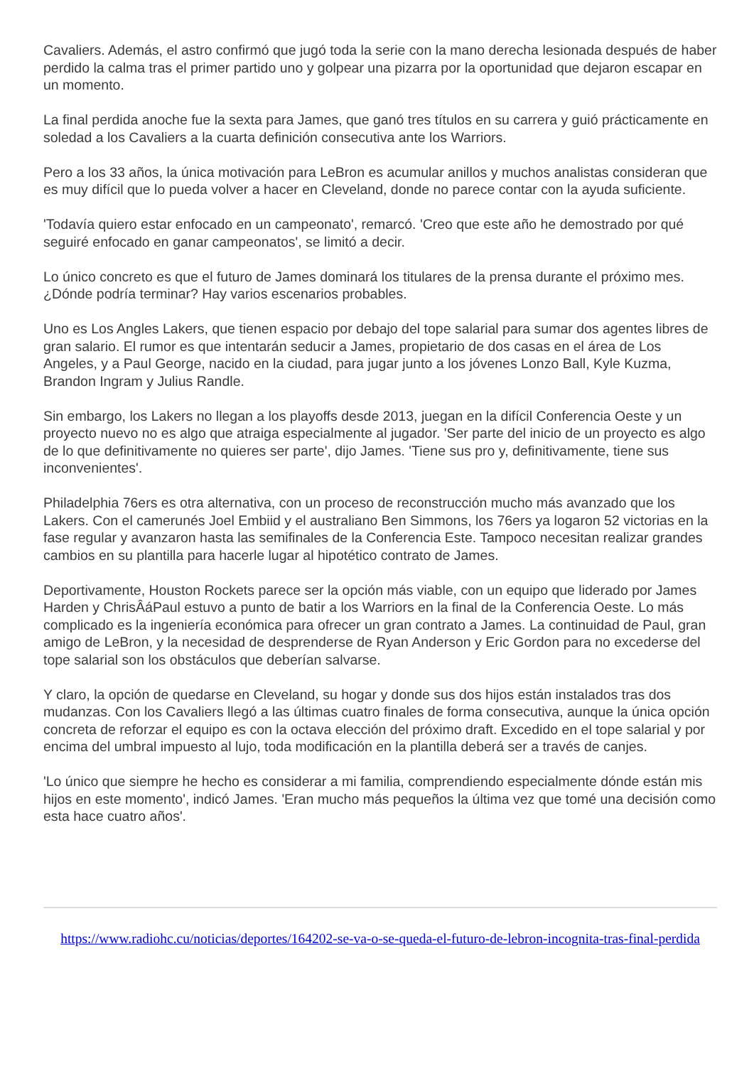Cavaliers. Además, el astro confirmó que jugó toda la serie con la mano derecha lesionada después de haber perdido la calma tras el primer partido uno y golpear una pizarra por la oportunidad que dejaron escapar en un momento.
La final perdida anoche fue la sexta para James, que ganó tres títulos en su carrera y guió prácticamente en soledad a los Cavaliers a la cuarta definición consecutiva ante los Warriors.
Pero a los 33 años, la única motivación para LeBron es acumular anillos y muchos analistas consideran que es muy difícil que lo pueda volver a hacer en Cleveland, donde no parece contar con la ayuda suficiente.
'Todavía quiero estar enfocado en un campeonato', remarcó. 'Creo que este año he demostrado por qué seguiré enfocado en ganar campeonatos', se limitó a decir.
Lo único concreto es que el futuro de James dominará los titulares de la prensa durante el próximo mes. ¿Dónde podría terminar? Hay varios escenarios probables.
Uno es Los Angles Lakers, que tienen espacio por debajo del tope salarial para sumar dos agentes libres de gran salario. El rumor es que intentarán seducir a James, propietario de dos casas en el área de Los Angeles, y a Paul George, nacido en la ciudad, para jugar junto a los jóvenes Lonzo Ball, Kyle Kuzma, Brandon Ingram y Julius Randle.
Sin embargo, los Lakers no llegan a los playoffs desde 2013, juegan en la difícil Conferencia Oeste y un proyecto nuevo no es algo que atraiga especialmente al jugador. 'Ser parte del inicio de un proyecto es algo de lo que definitivamente no quieres ser parte', dijo James. 'Tiene sus pro y, definitivamente, tiene sus inconvenientes'.
Philadelphia 76ers es otra alternativa, con un proceso de reconstrucción mucho más avanzado que los Lakers. Con el camerunés Joel Embiid y el australiano Ben Simmons, los 76ers ya logaron 52 victorias en la fase regular y avanzaron hasta las semifinales de la Conferencia Este. Tampoco necesitan realizar grandes cambios en su plantilla para hacerle lugar al hipotético contrato de James.
Deportivamente, Houston Rockets parece ser la opción más viable, con un equipo que liderado por James Harden y ChrisÂáPaul estuvo a punto de batir a los Warriors en la final de la Conferencia Oeste. Lo más complicado es la ingeniería económica para ofrecer un gran contrato a James. La continuidad de Paul, gran amigo de LeBron, y la necesidad de desprenderse de Ryan Anderson y Eric Gordon para no excederse del tope salarial son los obstáculos que deberían salvarse.
Y claro, la opción de quedarse en Cleveland, su hogar y donde sus dos hijos están instalados tras dos mudanzas. Con los Cavaliers llegó a las últimas cuatro finales de forma consecutiva, aunque la única opción concreta de reforzar el equipo es con la octava elección del próximo draft. Excedido en el tope salarial y por encima del umbral impuesto al lujo, toda modificación en la plantilla deberá ser a través de canjes.
'Lo único que siempre he hecho es considerar a mi familia, comprendiendo especialmente dónde están mis hijos en este momento', indicó James. 'Eran mucho más pequeños la última vez que tomé una decisión como esta hace cuatro años'.
https://www.radiohc.cu/noticias/deportes/164202-se-va-o-se-queda-el-futuro-de-lebron-incognita-tras-final-perdida